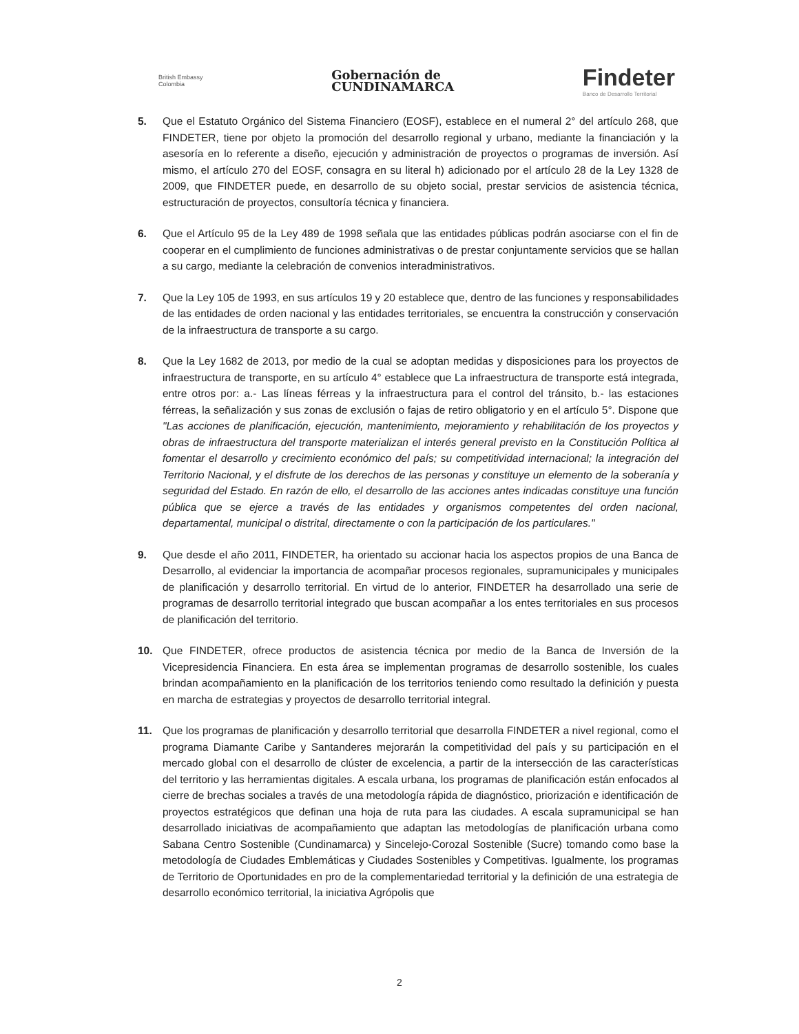British Embassy
Colombia
Gobernación de
CUNDINAMARCA
Findeter
Banco de Desarrollo Territorial
5. Que el Estatuto Orgánico del Sistema Financiero (EOSF), establece en el numeral 2° del artículo 268, que FINDETER, tiene por objeto la promoción del desarrollo regional y urbano, mediante la financiación y la asesoría en lo referente a diseño, ejecución y administración de proyectos o programas de inversión. Así mismo, el artículo 270 del EOSF, consagra en su literal h) adicionado por el artículo 28 de la Ley 1328 de 2009, que FINDETER puede, en desarrollo de su objeto social, prestar servicios de asistencia técnica, estructuración de proyectos, consultoría técnica y financiera.
6. Que el Artículo 95 de la Ley 489 de 1998 señala que las entidades públicas podrán asociarse con el fin de cooperar en el cumplimiento de funciones administrativas o de prestar conjuntamente servicios que se hallan a su cargo, mediante la celebración de convenios interadministrativos.
7. Que la Ley 105 de 1993, en sus artículos 19 y 20 establece que, dentro de las funciones y responsabilidades de las entidades de orden nacional y las entidades territoriales, se encuentra la construcción y conservación de la infraestructura de transporte a su cargo.
8. Que la Ley 1682 de 2013, por medio de la cual se adoptan medidas y disposiciones para los proyectos de infraestructura de transporte, en su artículo 4° establece que La infraestructura de transporte está integrada, entre otros por: a.- Las líneas férreas y la infraestructura para el control del tránsito, b.- las estaciones férreas, la señalización y sus zonas de exclusión o fajas de retiro obligatorio y en el artículo 5°. Dispone que "Las acciones de planificación, ejecución, mantenimiento, mejoramiento y rehabilitación de los proyectos y obras de infraestructura del transporte materializan el interés general previsto en la Constitución Política al fomentar el desarrollo y crecimiento económico del país; su competitividad internacional; la integración del Territorio Nacional, y el disfrute de los derechos de las personas y constituye un elemento de la soberanía y seguridad del Estado. En razón de ello, el desarrollo de las acciones antes indicadas constituye una función pública que se ejerce a través de las entidades y organismos competentes del orden nacional, departamental, municipal o distrital, directamente o con la participación de los particulares."
9. Que desde el año 2011, FINDETER, ha orientado su accionar hacia los aspectos propios de una Banca de Desarrollo, al evidenciar la importancia de acompañar procesos regionales, supramunicipales y municipales de planificación y desarrollo territorial. En virtud de lo anterior, FINDETER ha desarrollado una serie de programas de desarrollo territorial integrado que buscan acompañar a los entes territoriales en sus procesos de planificación del territorio.
10. Que FINDETER, ofrece productos de asistencia técnica por medio de la Banca de Inversión de la Vicepresidencia Financiera. En esta área se implementan programas de desarrollo sostenible, los cuales brindan acompañamiento en la planificación de los territorios teniendo como resultado la definición y puesta en marcha de estrategias y proyectos de desarrollo territorial integral.
11. Que los programas de planificación y desarrollo territorial que desarrolla FINDETER a nivel regional, como el programa Diamante Caribe y Santanderes mejorarán la competitividad del país y su participación en el mercado global con el desarrollo de clúster de excelencia, a partir de la intersección de las características del territorio y las herramientas digitales. A escala urbana, los programas de planificación están enfocados al cierre de brechas sociales a través de una metodología rápida de diagnóstico, priorización e identificación de proyectos estratégicos que definan una hoja de ruta para las ciudades. A escala supramunicipal se han desarrollado iniciativas de acompañamiento que adaptan las metodologías de planificación urbana como Sabana Centro Sostenible (Cundinamarca) y Sincelejo-Corozal Sostenible (Sucre) tomando como base la metodología de Ciudades Emblemáticas y Ciudades Sostenibles y Competitivas. Igualmente, los programas de Territorio de Oportunidades en pro de la complementariedad territorial y la definición de una estrategia de desarrollo económico territorial, la iniciativa Agrópolis que
2